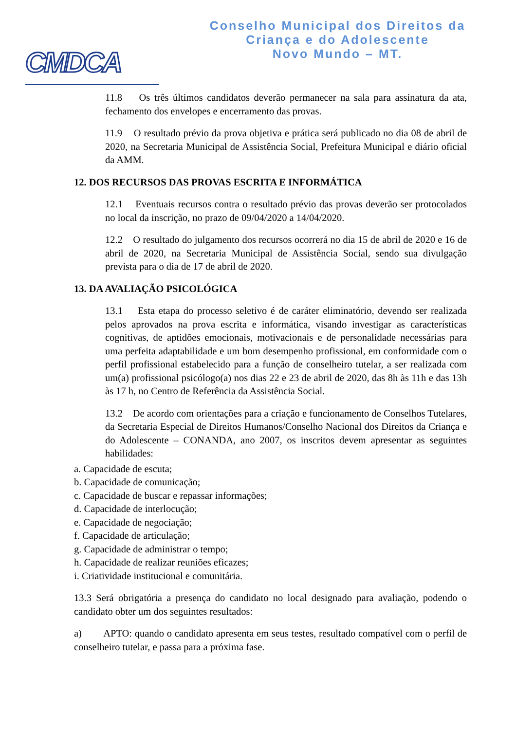CMDCA
Conselho Municipal dos Direitos da
Criança e do Adolescente
Novo Mundo – MT.
11.8 Os três últimos candidatos deverão permanecer na sala para assinatura da ata, fechamento dos envelopes e encerramento das provas.
11.9 O resultado prévio da prova objetiva e prática será publicado no dia 08 de abril de 2020, na Secretaria Municipal de Assistência Social, Prefeitura Municipal e diário oficial da AMM.
12. DOS RECURSOS DAS PROVAS ESCRITA E INFORMÁTICA
12.1 Eventuais recursos contra o resultado prévio das provas deverão ser protocolados no local da inscrição, no prazo de 09/04/2020 a 14/04/2020.
12.2 O resultado do julgamento dos recursos ocorrerá no dia 15 de abril de 2020 e 16 de abril de 2020, na Secretaria Municipal de Assistência Social, sendo sua divulgação prevista para o dia de 17 de abril de 2020.
13. DA AVALIAÇÃO PSICOLÓGICA
13.1 Esta etapa do processo seletivo é de caráter eliminatório, devendo ser realizada pelos aprovados na prova escrita e informática, visando investigar as características cognitivas, de aptidões emocionais, motivacionais e de personalidade necessárias para uma perfeita adaptabilidade e um bom desempenho profissional, em conformidade com o perfil profissional estabelecido para a função de conselheiro tutelar, a ser realizada com um(a) profissional psicólogo(a) nos dias 22 e 23 de abril de 2020, das 8h às 11h e das 13h às 17 h, no Centro de Referência da Assistência Social.
13.2 De acordo com orientações para a criação e funcionamento de Conselhos Tutelares, da Secretaria Especial de Direitos Humanos/Conselho Nacional dos Direitos da Criança e do Adolescente – CONANDA, ano 2007, os inscritos devem apresentar as seguintes habilidades:
a. Capacidade de escuta;
b. Capacidade de comunicação;
c. Capacidade de buscar e repassar informações;
d. Capacidade de interlocução;
e. Capacidade de negociação;
f. Capacidade de articulação;
g. Capacidade de administrar o tempo;
h. Capacidade de realizar reuniões eficazes;
i. Criatividade institucional e comunitária.
13.3 Será obrigatória a presença do candidato no local designado para avaliação, podendo o candidato obter um dos seguintes resultados:
a) APTO: quando o candidato apresenta em seus testes, resultado compatível com o perfil de conselheiro tutelar, e passa para a próxima fase.